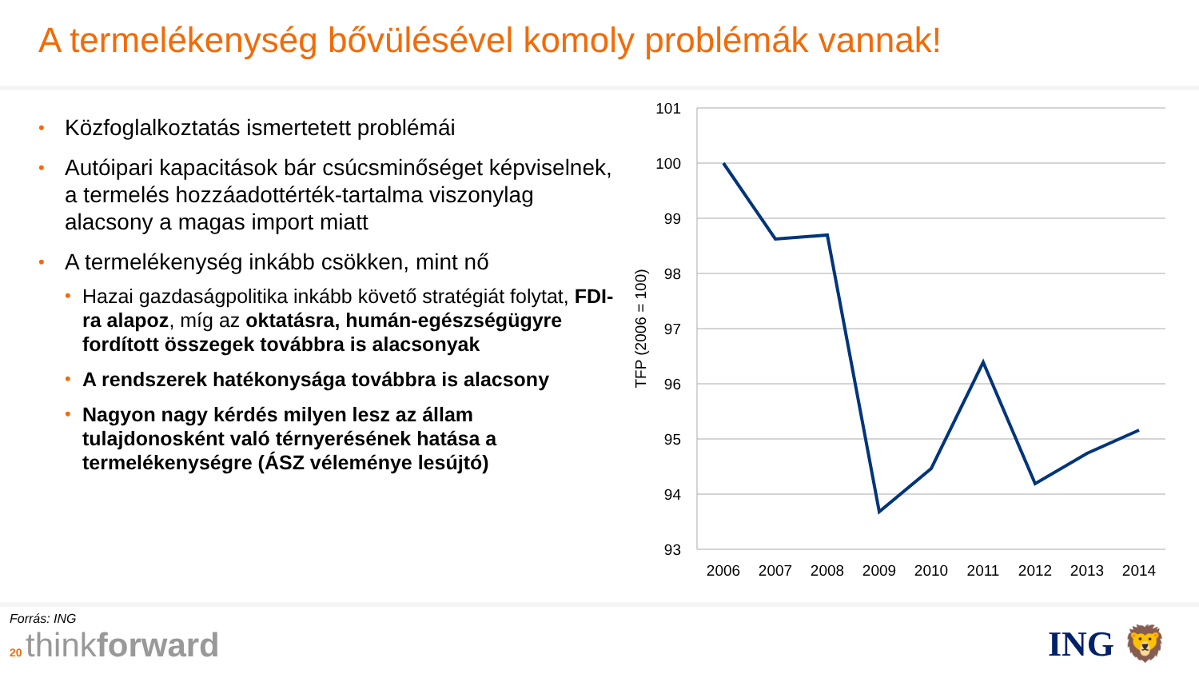A termelékenység bővülésével komoly problémák vannak!
• Közfoglalkoztatás ismertetett problémái
• Autóipari kapacitások bár csúcsminőséget képviselnek, a termelés hozzáadottérték-tartalma viszonylag alacsony a magas import miatt
• A termelékenység inkább csökken, mint nő
• Hazai gazdaságpolitika inkább követő stratégiát folytat, FDI-ra alapoz, míg az oktatásra, humán-egészségügyre fordított összegek továbbra is alacsonyak
• A rendszerek hatékonysága továbbra is alacsony
• Nagyon nagy kérdés milyen lesz az állam tulajdonosként való térnyerésének hatása a termelékenységre (ÁSZ véleménye lesújtó)
101
100
99
98
97
96
95
94
93
2006
2007
2008
2009
2010
2011
2012
2013
2014
TFP (2006 = 100)
Forrás: ING
20 thinkforward
ING 🦁